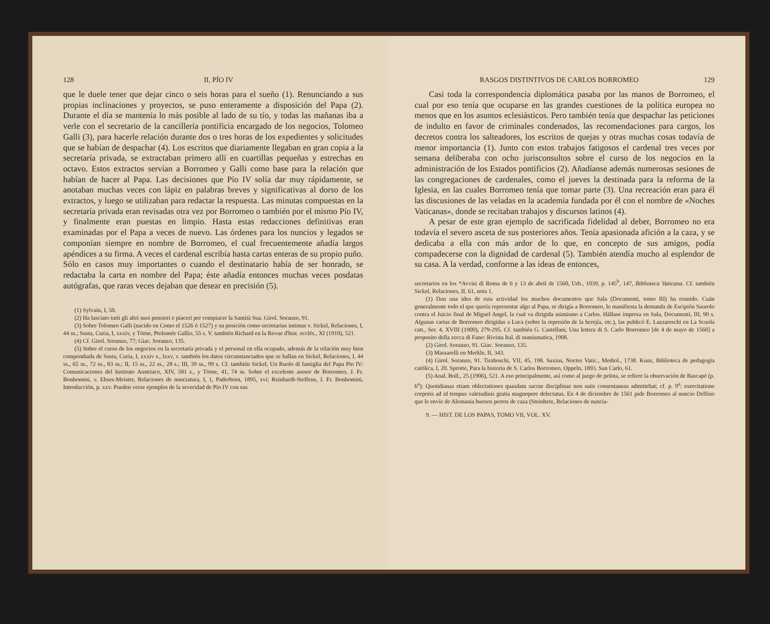128 II, PÍO IV
que le duele tener que dejar cinco o seis horas para el sueño (1). Renunciando a sus propias inclinaciones y proyectos, se puso enteramente a disposición del Papa (2). Durante el día se mantenía lo más posible al lado de su tío, y todas las mañanas iba a verle con el secretario de la cancillería pontificia encargado de los negocios, Tolomeo Galli (3), para hacerle relación durante dos o tres horas de los expedientes y solicitudes que se habían de despachar (4). Los escritos que diariamente llegaban en gran copia a la secretaría privada, se extractaban primero allí en cuartillas pequeñas y estrechas en octavo. Estos extractos servían a Borromeo y Galli como base para la relación que habían de hacer al Papa. Las decisiones que Pío IV solía dar muy rápidamente, se anotaban muchas veces con lápiz en palabras breves y significativas al dorso de los extractos, y luego se utilizaban para redactar la respuesta. Las minutas compuestas en la secretaría privada eran revisadas otra vez por Borromeo o también por el mismo Pío IV, y finalmente eran puestas en limpio. Hasta estas redacciones definitivas eran examinadas por el Papa a veces de nuevo. Las órdenes para los nuncios y legados se componían siempre en nombre de Borromeo, el cual frecuentemente añadía largos apéndices a su firma. A veces el cardenal escribía hasta cartas enteras de su propio puño. Sólo en casos muy importantes o cuando el destinatario había de ser honrado, se redactaba la carta en nombre del Papa; éste añadía entonces muchas veces posdatas autógrafas, que raras veces dejaban que desear en precisión (5).
(1) Sylvain, I, 50.
(2) Ha lasciato tutti gli altri suoi pensieri e piaceri per compiacer la Santità Sua. Girol. Soranzo, 91.
(3) Sobre Tolomeo Galli (nacido en Como el 1526 ó 1527) y su posición como secretarius intimus v. Sickel, Relaciones, I, 44 ss.; Susta, Curia, I, xxxiv, y Törne, Ptolomée Gallio, 55 s. V. también Richard en la Revue d'hist. ecclés., XI (1910), 521.
(4) Cf. Girol. Soranzo, 77; Giac. Soranzo, 135.
(5) Sobre el curso de los negocios en la secretaría privada y el personal en ella ocupado, además de la relación muy bien compendiada de Susta, Curia, I, xxxiv s., lxxv, v. también los datos circunstanciados que se hallan en Sickel, Relaciones, I, 44 ss., 65 ss., 72 ss., 83 ss.; II, 15 ss., 22 ss., 28 s.; III, 39 ss., 99 s. Cf. también Sickel, Un Ruolo di famiglia del Papa Pío IV: Comunicaciones del Instituto Austriaco, XIV, 581 s., y Törne, 41, 74 ss. Sobre el excelente asesor de Borromeo, J. Fr. Bonhomini, v. Ehses-Meister, Relaciones de nunciatura, I, 1, Paderborn, 1895, xvi; Reinhardt-Steffens, J. Fr. Bonhomini, Introducción, p. xxv. Pueden verse ejemplos de la severidad de Pío IV con sus
RASGOS DISTINTIVOS DE CARLOS BORROMEO 129
Casi toda la correspondencia diplomática pasaba por las manos de Borromeo, el cual por eso tenía que ocuparse en las grandes cuestiones de la política europea no menos que en los asuntos eclesiásticos. Pero también tenía que despachar las peticiones de indulto en favor de criminales condenados, las recomendaciones para cargos, los decretos contra los salteadores, los escritos de quejas y otras muchas cosas todavía de menor importancia (1). Junto con estos trabajos fatigosos el cardenal tres veces por semana deliberaba con ocho jurisconsultos sobre el curso de los negocios en la administración de los Estados pontificios (2). Añadíanse además numerosas sesiones de las congregaciones de cardenales, como el jueves la destinada para la reforma de la Iglesia, en las cuales Borromeo tenía que tomar parte (3). Una recreación eran para él las discusiones de las veladas en la academia fundada por él con el nombre de «Noches Vaticanas», donde se recitaban trabajos y discursos latinos (4).
A pesar de este gran ejemplo de sacrificada fidelidad al deber, Borromeo no era todavía el severo asceta de sus posteriores años. Tenía apasionada afición a la caza, y se dedicaba a ella con más ardor de lo que, en concepto de sus amigos, podía compadecerse con la dignidad de cardenal (5). También atendía mucho al esplendor de su casa. A la verdad, conforme a las ideas de entonces,
secretarios en los *Avvisi di Roma de 6 y 13 de abril de 1560, Urb., 1039, p. 145<sup>b</sup>, 147, Biblioteca Vaticana. Cf. también Sickel, Relaciones, II, 61, nota 1.
(1) Dan una idea de esta actividad los muchos documentos que Sala (Documenti, tomo III) ha reunido. Cuán generalmente todo el que quería representar algo al Papa, se dirigía a Borromeo, lo manifiesta la demanda de Escipión Saurolo contra el Juicio final de Miguel Angel, la cual va dirigida asimismo a Carlos. Hállase impresa en Sala, Documenti, III, 90 s. Algunas cartas de Borromeo dirigidas a Luca (sobre la represión de la herejía, etc.), las publicó E. Lazzareschi en La Scuola catt., Ser. 4, XVIII (1900), 279-295. Cf. también G. Castellani, Una lettera di S. Carlo Borromeo [de 4 de mayo de 1560] a proposito della zecca di Fano: Rivista Ital. di numismatica, 1908.
(2) Girol. Soranzo, 91. Giac. Soranzo, 135.
(3) Massarelli en Merkle, II, 343.
(4) Girol. Soranzo, 91. Tiraboschi, VII, 45, 198. Saxius, Noctes Vatic., Mediol., 1738. Kunz, Biblioteca de pedagogía católica, I, 20. Sprotte, Para la historia de S. Carlos Borromeo, Oppeln, 1893. San Carlo, 61.
(5) Anal. Boll., 25 (1906), 521. A eso principalmente, así como al juego de pelota, se refiere la observación de Bascapé (p. 6<sup>a</sup>): Quotidianas etiam oblectationes quasdam sacrae disciplinae non satis consentaneas admittebat; cf. p. 9<sup>a</sup>: exercitatione corporis ad id tempus valetudinis gratia magnopere delectatus. En 4 de diciembre de 1561 pide Borromeo al nuncio Delfino que le envíe de Alemania buenos perros de caza (Steinherz, Relaciones de nuncia-
9. — HIST. DE LOS PAPAS, TOMO VII, VOL. XV.